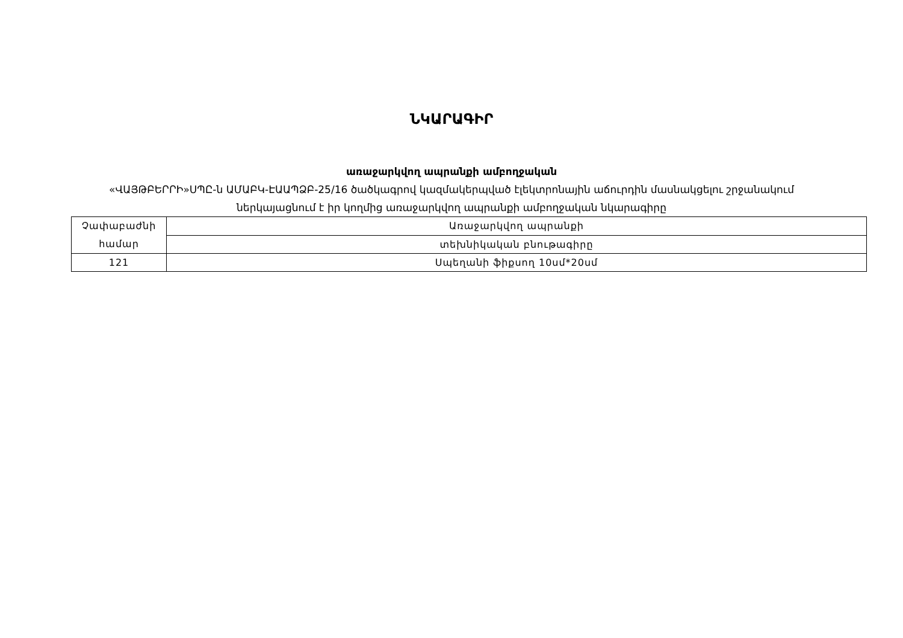ՆԿԱՐԱԳԻՐ
առաջարկվող ապրանքի ամբողջական
«ՎԱՅԹԲԵՐՐԻ»ՍՊԸ-ն ԱՄԱԲԿ-ԷԱԱՊՁԲ-25/16 ծածկագրով կազմակերպված էլեկտրոնային աճուրդին մասնակցելու շրջանակում
ներկայացնում է իր կողմից առաջարկվող ապրանքի ամբողջական նկարագիրը
| Չափաբաժնի համար | Առաջարկվող ապրանքի |
| | տեխնիկական բնութագիրը |
| 121 | Սպեղանի ֆիքսող 10սմ*20սմ |